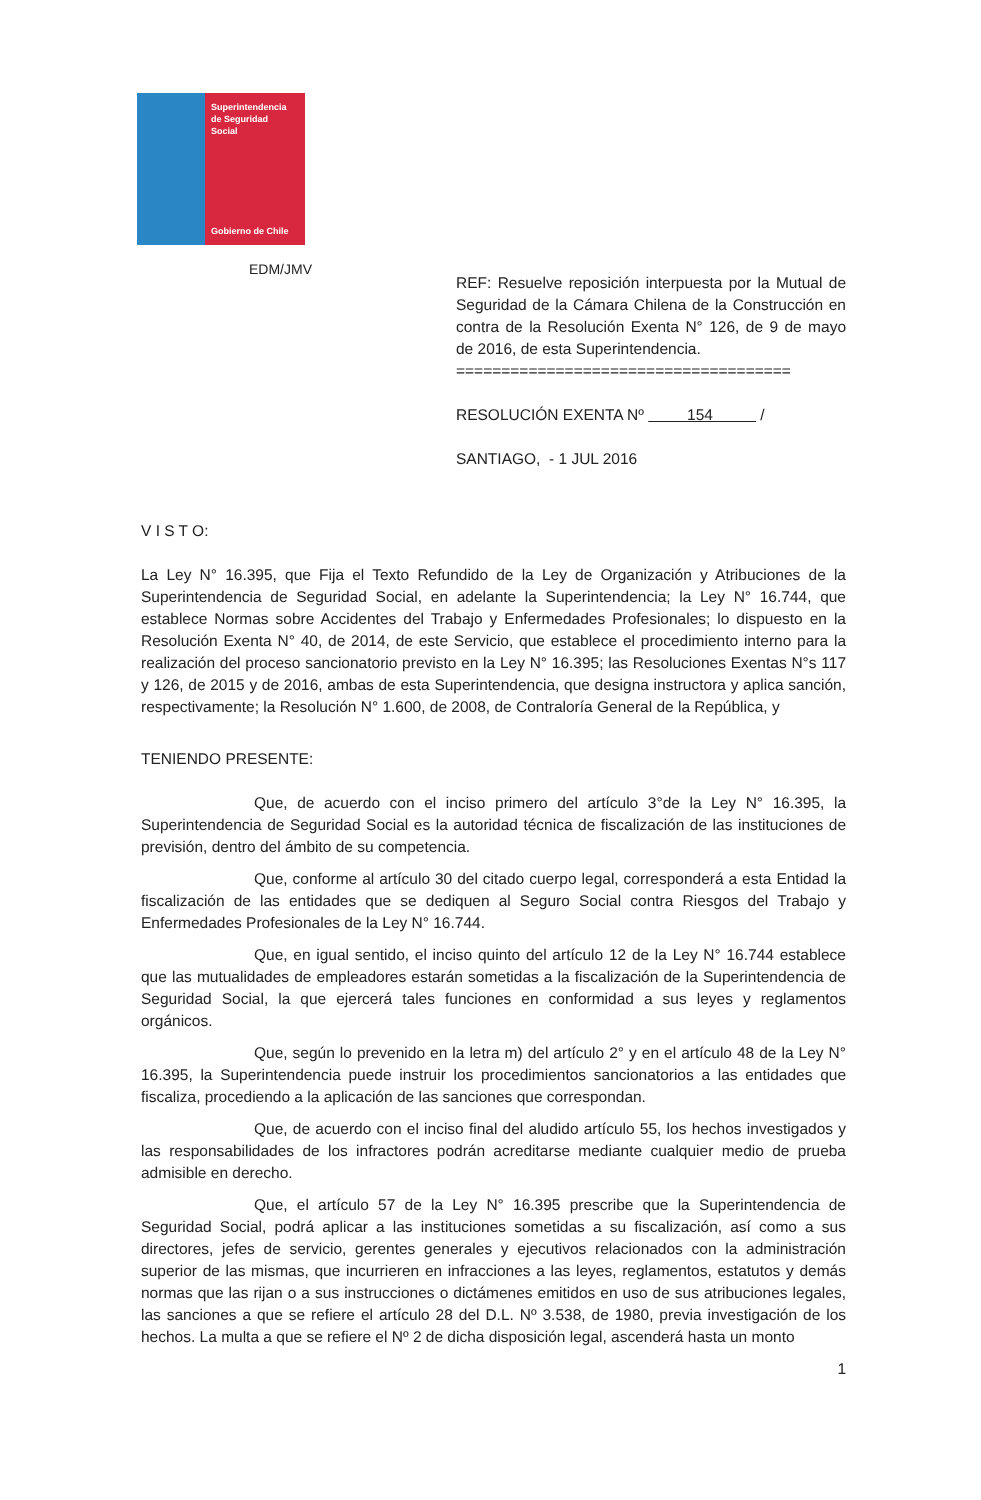Superintendencia
de Seguridad
Social
Gobierno de Chile
EDM/JMV
REF: Resuelve reposición interpuesta por la Mutual de Seguridad de la Cámara Chilena de la Construcción en contra de la Resolución Exenta N° 126, de 9 de mayo de 2016, de esta Superintendencia.
=====================================
RESOLUCIÓN EXENTA Nº 154 /
SANTIAGO, - 1 JUL 2016
V I S T O:
La Ley N° 16.395, que Fija el Texto Refundido de la Ley de Organización y Atribuciones de la Superintendencia de Seguridad Social, en adelante la Superintendencia; la Ley N° 16.744, que establece Normas sobre Accidentes del Trabajo y Enfermedades Profesionales; lo dispuesto en la Resolución Exenta N° 40, de 2014, de este Servicio, que establece el procedimiento interno para la realización del proceso sancionatorio previsto en la Ley N° 16.395; las Resoluciones Exentas N°s 117 y 126, de 2015 y de 2016, ambas de esta Superintendencia, que designa instructora y aplica sanción, respectivamente; la Resolución N° 1.600, de 2008, de Contraloría General de la República, y
TENIENDO PRESENTE:
Que, de acuerdo con el inciso primero del artículo 3°de la Ley N° 16.395, la Superintendencia de Seguridad Social es la autoridad técnica de fiscalización de las instituciones de previsión, dentro del ámbito de su competencia.
Que, conforme al artículo 30 del citado cuerpo legal, corresponderá a esta Entidad la fiscalización de las entidades que se dediquen al Seguro Social contra Riesgos del Trabajo y Enfermedades Profesionales de la Ley N° 16.744.
Que, en igual sentido, el inciso quinto del artículo 12 de la Ley N° 16.744 establece que las mutualidades de empleadores estarán sometidas a la fiscalización de la Superintendencia de Seguridad Social, la que ejercerá tales funciones en conformidad a sus leyes y reglamentos orgánicos.
Que, según lo prevenido en la letra m) del artículo 2° y en el artículo 48 de la Ley N° 16.395, la Superintendencia puede instruir los procedimientos sancionatorios a las entidades que fiscaliza, procediendo a la aplicación de las sanciones que correspondan.
Que, de acuerdo con el inciso final del aludido artículo 55, los hechos investigados y las responsabilidades de los infractores podrán acreditarse mediante cualquier medio de prueba admisible en derecho.
Que, el artículo 57 de la Ley N° 16.395 prescribe que la Superintendencia de Seguridad Social, podrá aplicar a las instituciones sometidas a su fiscalización, así como a sus directores, jefes de servicio, gerentes generales y ejecutivos relacionados con la administración superior de las mismas, que incurrieren en infracciones a las leyes, reglamentos, estatutos y demás normas que las rijan o a sus instrucciones o dictámenes emitidos en uso de sus atribuciones legales, las sanciones a que se refiere el artículo 28 del D.L. Nº 3.538, de 1980, previa investigación de los hechos. La multa a que se refiere el Nº 2 de dicha disposición legal, ascenderá hasta un monto
1